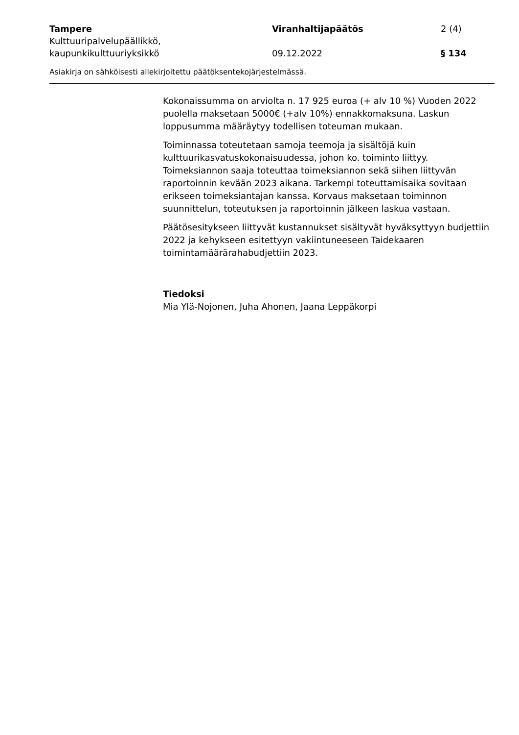Tampere
Kulttuuripalvelupäällikkö, kaupunkikulttuuriyksikkö
Viranhaltijapäätös
09.12.2022
2 (4)
§ 134
Asiakirja on sähköisesti allekirjoitettu päätöksentekojärjestelmässä.
Kokonaissumma on arviolta n. 17 925 euroa (+ alv 10 %) Vuoden 2022 puolella maksetaan 5000€ (+alv 10%) ennakkomaksuna. Laskun loppusumma määräytyy todellisen toteuman mukaan.
Toiminnassa toteutetaan samoja teemoja ja sisältöjä kuin kulttuurikasvatuskokonaisuudessa, johon ko. toiminto liittyy. Toimeksiannon saaja toteuttaa toimeksiannon sekä siihen liittyvän raportoinnin kevään 2023 aikana. Tarkempi toteuttamisaika sovitaan erikseen toimeksiantajan kanssa. Korvaus maksetaan toiminnon suunnittelun, toteutuksen ja raportoinnin jälkeen laskua vastaan.
Päätösesitykseen liittyvät kustannukset sisältyvät hyväksyttyyn budjettiin 2022 ja kehykseen esitettyyn vakiintuneeseen Taidekaaren toimintamäärärahabudjettiin 2023.
Tiedoksi
Mia Ylä-Nojonen, Juha Ahonen, Jaana Leppäkorpi